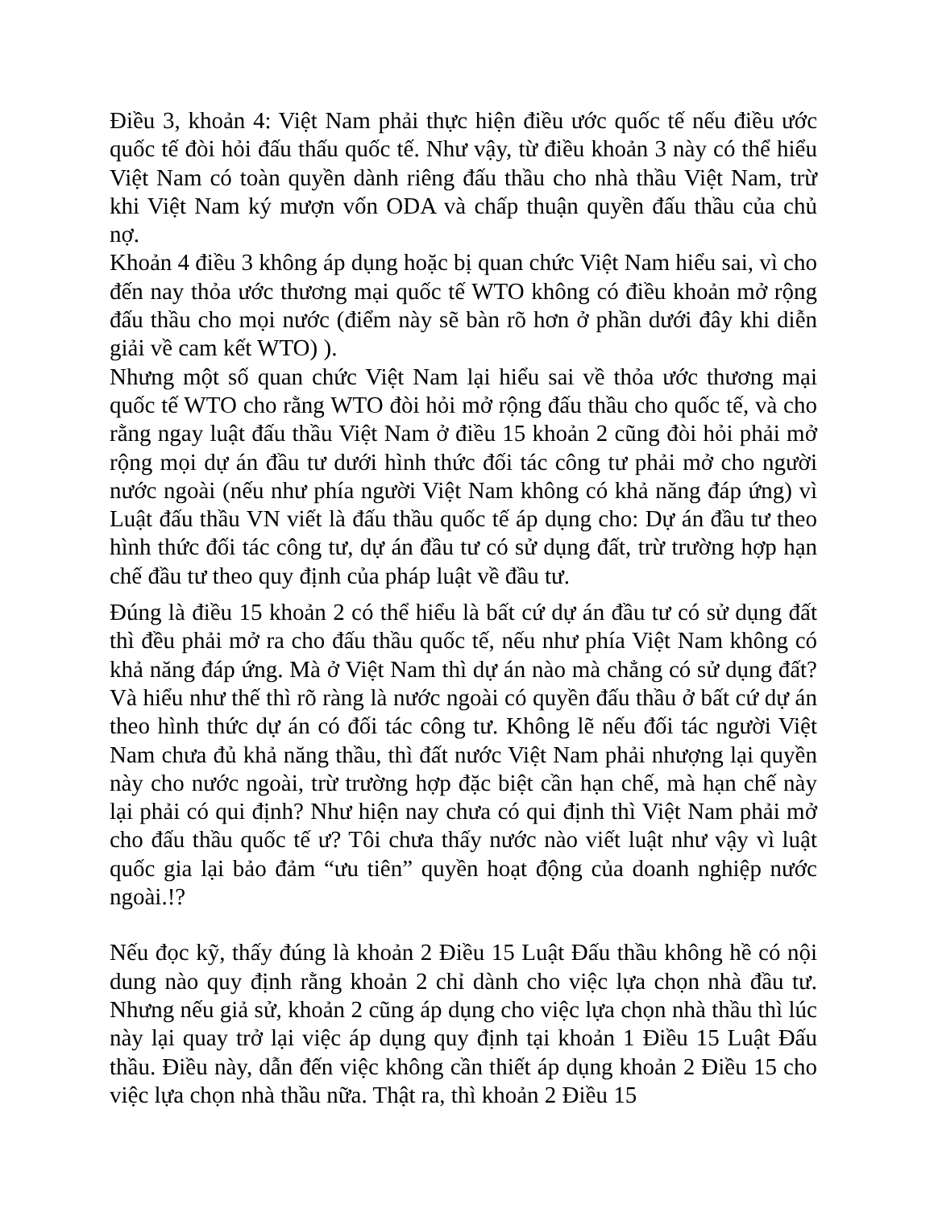Điều 3, khoản 4: Việt Nam phải thực hiện điều ước quốc tế nếu điều ước quốc tế đòi hỏi đấu thấu quốc tế. Như vậy, từ điều khoản 3 này có thể hiểu Việt Nam có toàn quyền dành riêng đấu thầu cho nhà thầu Việt Nam, trừ khi Việt Nam ký mượn vốn ODA và chấp thuận quyền đấu thầu của chủ nợ.
Khoản 4 điều 3 không áp dụng hoặc bị quan chức Việt Nam hiểu sai, vì cho đến nay thỏa ước thương mại quốc tế WTO không có điều khoản mở rộng đấu thầu cho mọi nước (điểm này sẽ bàn rõ hơn ở phần dưới đây khi diễn giải về cam kết WTO) ).
Nhưng một số quan chức Việt Nam lại hiểu sai về thỏa ước thương mại quốc tế WTO cho rằng WTO đòi hỏi mở rộng đấu thầu cho quốc tế, và cho rằng ngay luật đấu thầu Việt Nam ở điều 15 khoản 2 cũng đòi hỏi phải mở rộng mọi dự án đầu tư dưới hình thức đối tác công tư phải mở cho người nước ngoài (nếu như phía người Việt Nam không có khả năng đáp ứng) vì Luật đấu thầu VN viết là đấu thầu quốc tế áp dụng cho: Dự án đầu tư theo hình thức đối tác công tư, dự án đầu tư có sử dụng đất, trừ trường hợp hạn chế đầu tư theo quy định của pháp luật về đầu tư.
Đúng là điều 15 khoản 2 có thể hiểu là bất cứ dự án đầu tư có sử dụng đất thì đều phải mở ra cho đấu thầu quốc tế, nếu như phía Việt Nam không có khả năng đáp ứng. Mà ở Việt Nam thì dự án nào mà chẳng có sử dụng đất? Và hiểu như thế thì rõ ràng là nước ngoài có quyền đấu thầu ở bất cứ dự án theo hình thức dự án có đối tác công tư. Không lẽ nếu đối tác người Việt Nam chưa đủ khả năng thầu, thì đất nước Việt Nam phải nhượng lại quyền này cho nước ngoài, trừ trường hợp đặc biệt cần hạn chế, mà hạn chế này lại phải có qui định? Như hiện nay chưa có qui định thì Việt Nam phải mở cho đấu thầu quốc tế ư? Tôi chưa thấy nước nào viết luật như vậy vì luật quốc gia lại bảo đảm “ưu tiên” quyền hoạt động của doanh nghiệp nước ngoài.!?
Nếu đọc kỹ, thấy đúng là khoản 2 Điều 15 Luật Đấu thầu không hề có nội dung nào quy định rằng khoản 2 chỉ dành cho việc lựa chọn nhà đầu tư. Nhưng nếu giả sử, khoản 2 cũng áp dụng cho việc lựa chọn nhà thầu thì lúc này lại quay trở lại việc áp dụng quy định tại khoản 1 Điều 15 Luật Đấu thầu. Điều này, dẫn đến việc không cần thiết áp dụng khoản 2 Điều 15 cho việc lựa chọn nhà thầu nữa. Thật ra, thì khoản 2 Điều 15